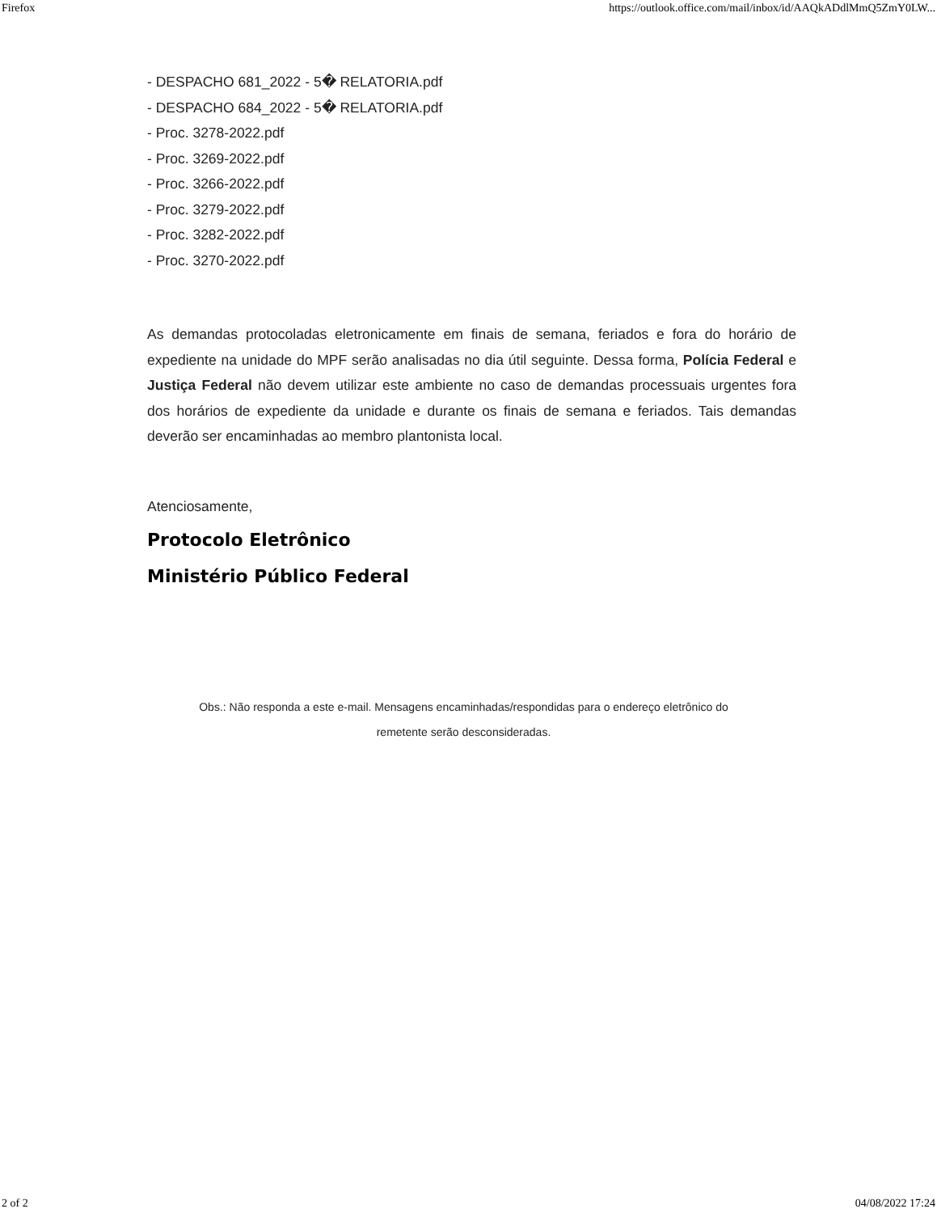Firefox https://outlook.office.com/mail/inbox/id/AAQkADdlMmQ5ZmY0LW...
- DESPACHO 681_2022 - 5� RELATORIA.pdf
- DESPACHO 684_2022 - 5� RELATORIA.pdf
- Proc. 3278-2022.pdf
- Proc. 3269-2022.pdf
- Proc. 3266-2022.pdf
- Proc. 3279-2022.pdf
- Proc. 3282-2022.pdf
- Proc. 3270-2022.pdf
As demandas protocoladas eletronicamente em finais de semana, feriados e fora do horário de expediente na unidade do MPF serão analisadas no dia útil seguinte. Dessa forma, Polícia Federal e Justiça Federal não devem utilizar este ambiente no caso de demandas processuais urgentes fora dos horários de expediente da unidade e durante os finais de semana e feriados. Tais demandas deverão ser encaminhadas ao membro plantonista local.
Atenciosamente,
Protocolo Eletrônico
Ministério Público Federal
Obs.: Não responda a este e-mail. Mensagens encaminhadas/respondidas para o endereço eletrônico do
remetente serão desconsideradas.
2 of 2 04/08/2022 17:24